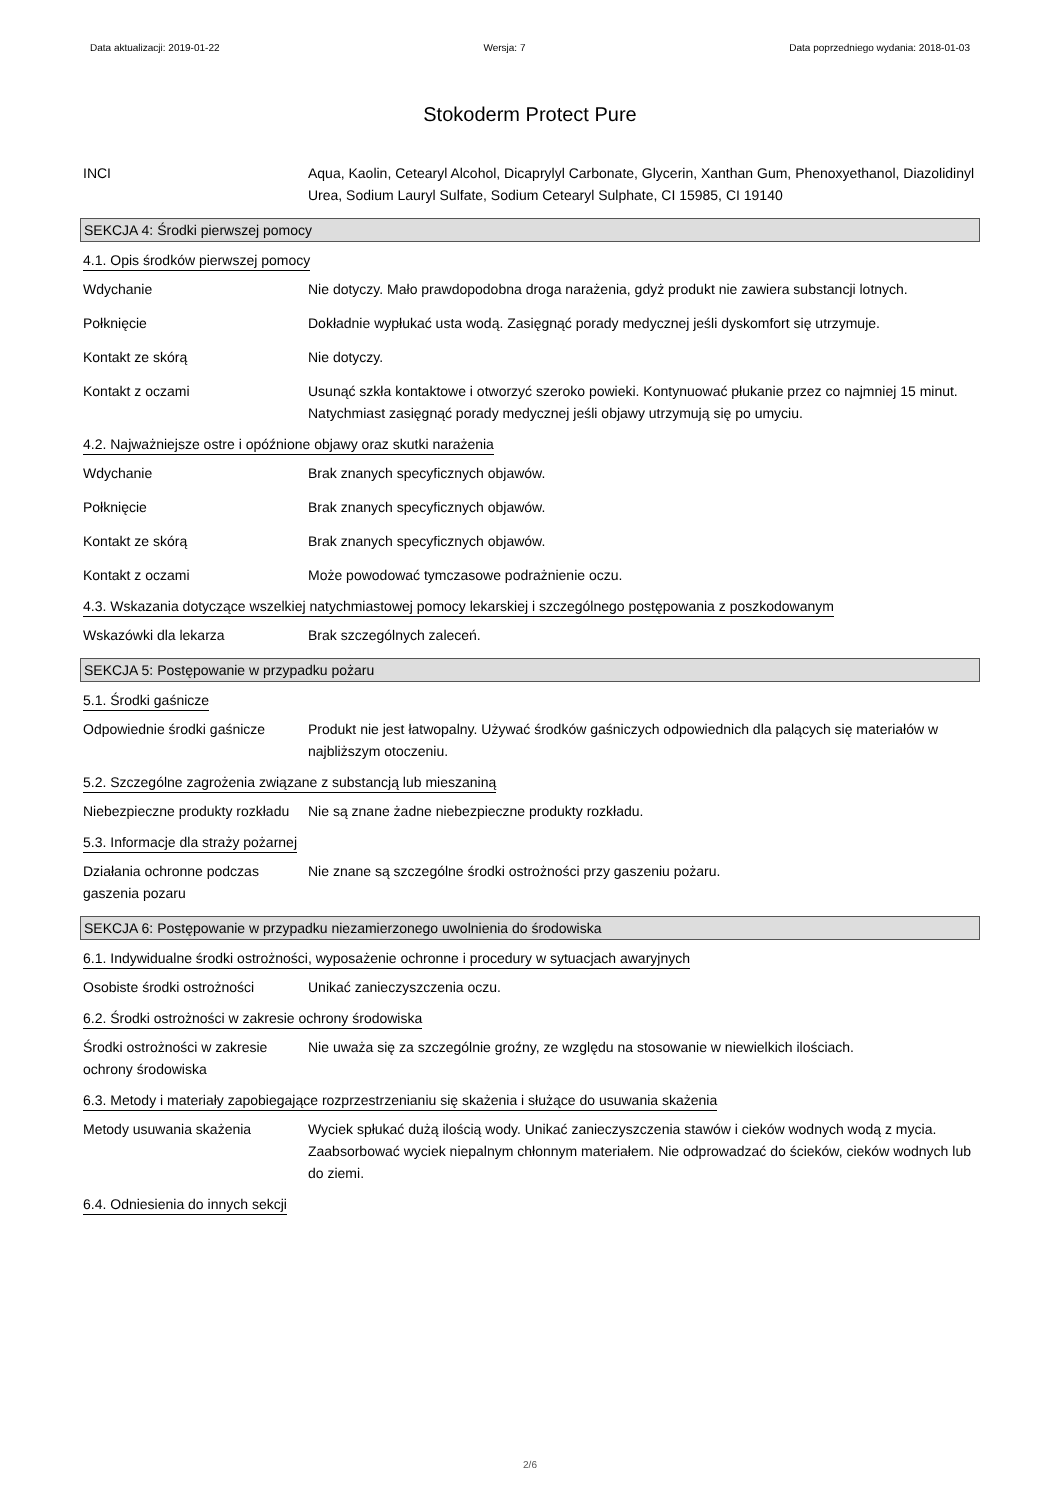Data aktualizacji: 2019-01-22 Wersja: 7 Data poprzedniego wydania: 2018-01-03
Stokoderm Protect Pure
INCI Aqua, Kaolin, Cetearyl Alcohol, Dicaprylyl Carbonate, Glycerin, Xanthan Gum, Phenoxyethanol, Diazolidinyl Urea, Sodium Lauryl Sulfate, Sodium Cetearyl Sulphate, CI 15985, CI 19140
SEKCJA 4: Środki pierwszej pomocy
4.1. Opis środków pierwszej pomocy
Wdychanie Nie dotyczy. Mało prawdopodobna droga narażenia, gdyż produkt nie zawiera substancji lotnych.
Połknięcie Dokładnie wypłukać usta wodą. Zasięgnąć porady medycznej jeśli dyskomfort się utrzymuje.
Kontakt ze skórą Nie dotyczy.
Kontakt z oczami Usunąć szkła kontaktowe i otworzyć szeroko powieki. Kontynuować płukanie przez co najmniej 15 minut. Natychmiast zasięgnąć porady medycznej jeśli objawy utrzymują się po umyciu.
4.2. Najważniejsze ostre i opóźnione objawy oraz skutki narażenia
Wdychanie Brak znanych specyficznych objawów.
Połknięcie Brak znanych specyficznych objawów.
Kontakt ze skórą Brak znanych specyficznych objawów.
Kontakt z oczami Może powodować tymczasowe podrażnienie oczu.
4.3. Wskazania dotyczące wszelkiej natychmiastowej pomocy lekarskiej i szczególnego postępowania z poszkodowanym
Wskazówki dla lekarza Brak szczególnych zaleceń.
SEKCJA 5: Postępowanie w przypadku pożaru
5.1. Środki gaśnicze
Odpowiednie środki gaśnicze
Produkt nie jest łatwopalny. Używać środków gaśniczych odpowiednich dla palących się materiałów w najbliższym otoczeniu.
5.2. Szczególne zagrożenia związane z substancją lub mieszaniną
Niebezpieczne produkty rozkładu
Nie są znane żadne niebezpieczne produkty rozkładu.
5.3. Informacje dla straży pożarnej
Działania ochronne podczas gaszenia pozaru
Nie znane są szczególne środki ostrożności przy gaszeniu pożaru.
SEKCJA 6: Postępowanie w przypadku niezamierzonego uwolnienia do środowiska
6.1. Indywidualne środki ostrożności, wyposażenie ochronne i procedury w sytuacjach awaryjnych
Osobiste środki ostrożności
Unikać zanieczyszczenia oczu.
6.2. Środki ostrożności w zakresie ochrony środowiska
Środki ostrożności w zakresie ochrony środowiska
Nie uważa się za szczególnie groźny, ze względu na stosowanie w niewielkich ilościach.
6.3. Metody i materiały zapobiegające rozprzestrzenianiu się skażenia i służące do usuwania skażenia
Metody usuwania skażenia Wyciek spłukać dużą ilością wody. Unikać zanieczyszczenia stawów i cieków wodnych wodą z mycia. Zaabsorbować wyciek niepalnym chłonnym materiałem. Nie odprowadzać do ścieków, cieków wodnych lub do ziemi.
6.4. Odniesienia do innych sekcji
2/6